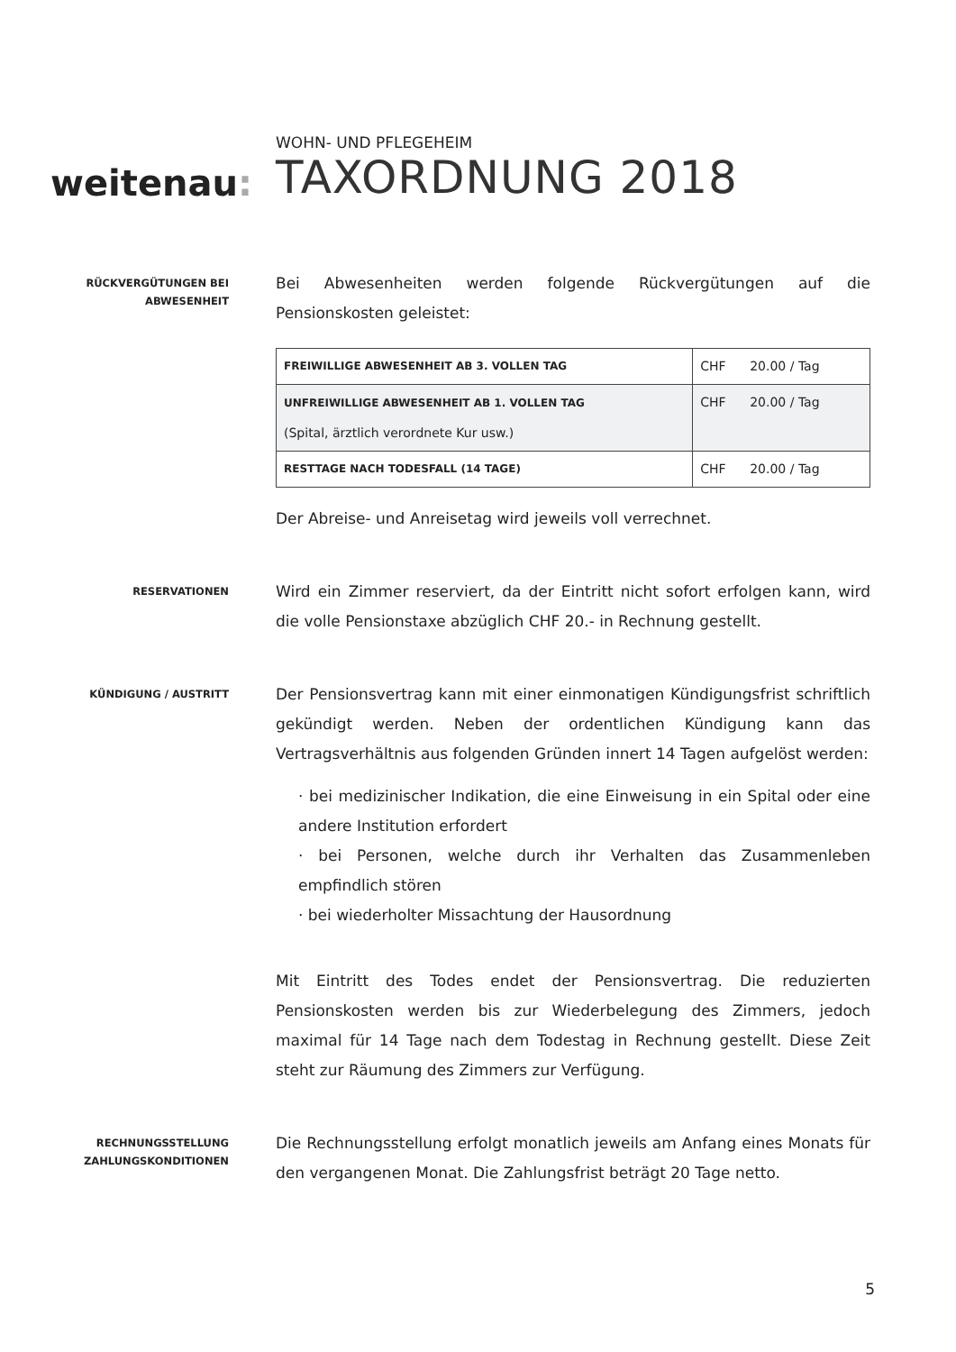weitenau:
WOHN- UND PFLEGEHEIM
TAXORDNUNG 2018
RÜCKVERGÜTUNGEN BEI ABWESENHEIT
Bei Abwesenheiten werden folgende Rückvergütungen auf die Pensionskosten geleistet:
| FREIWILLIGE ABWESENHEIT AB 3. VOLLEN TAG | CHF 20.00 / Tag |
| UNFREIWILLIGE ABWESENHEIT AB 1. VOLLEN TAG (Spital, ärztlich verordnete Kur usw.) | CHF 20.00 / Tag |
| RESTTAGE NACH TODESFALL (14 TAGE) | CHF 20.00 / Tag |
Der Abreise- und Anreisetag wird jeweils voll verrechnet.
RESERVATIONEN
Wird ein Zimmer reserviert, da der Eintritt nicht sofort erfolgen kann, wird die volle Pensionstaxe abzüglich CHF 20.- in Rechnung gestellt.
KÜNDIGUNG / AUSTRITT
Der Pensionsvertrag kann mit einer einmonatigen Kündigungsfrist schriftlich gekündigt werden. Neben der ordentlichen Kündigung kann das Vertragsverhältnis aus folgenden Gründen innert 14 Tagen aufgelöst werden:
· bei medizinischer Indikation, die eine Einweisung in ein Spital oder eine andere Institution erfordert
· bei Personen, welche durch ihr Verhalten das Zusammenleben empfindlich stören
· bei wiederholter Missachtung der Hausordnung
Mit Eintritt des Todes endet der Pensionsvertrag. Die reduzierten Pensionskosten werden bis zur Wiederbelegung des Zimmers, jedoch maximal für 14 Tage nach dem Todestag in Rechnung gestellt. Diese Zeit steht zur Räumung des Zimmers zur Verfügung.
RECHNUNGSSTELLUNG ZAHLUNGSKONDITIONEN
Die Rechnungsstellung erfolgt monatlich jeweils am Anfang eines Monats für den vergangenen Monat. Die Zahlungsfrist beträgt 20 Tage netto.
5